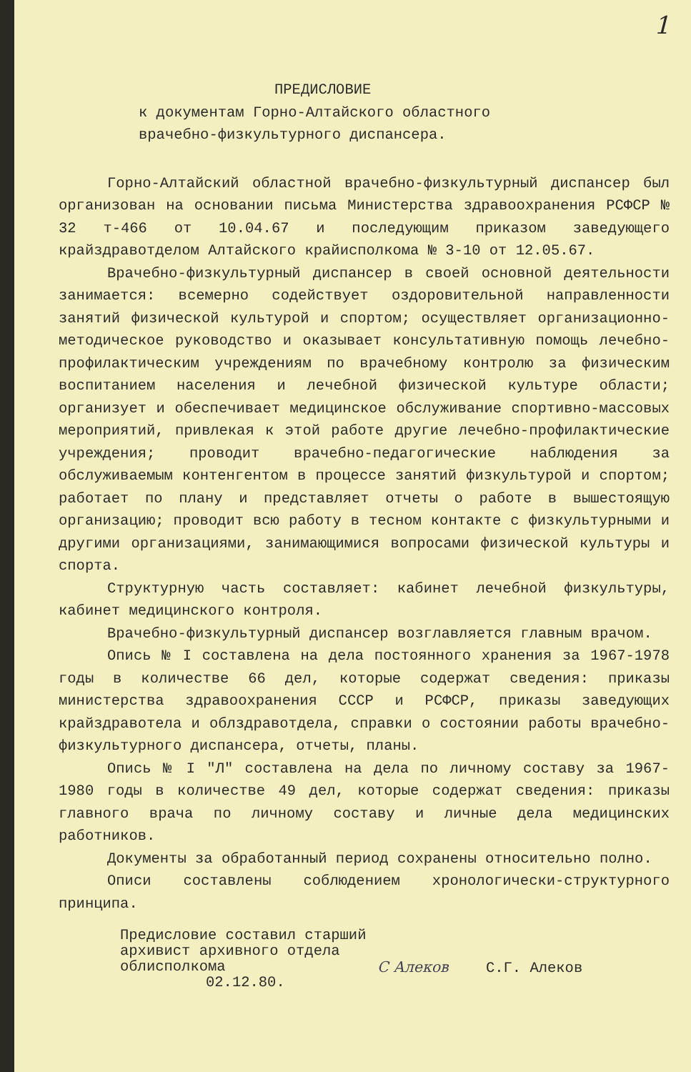1
ПРЕДИСЛОВИЕ
к документам Горно-Алтайского областного
врачебно-физкультурного диспансера.
Горно-Алтайский областной врачебно-физкультурный диспансер был организован на основании письма Министерства здравоохранения РСФСР № 32 т-466 от 10.04.67 и последующим приказом заведующего крайздравотделом Алтайского крайисполкома № 3-10 от 12.05.67.
Врачебно-физкультурный диспансер в своей основной деятельности занимается: всемерно содействует оздоровительной направленности занятий физической культурой и спортом; осуществляет организационно-методическое руководство и оказывает консультативную помощь лечебно-профилактическим учреждениям по врачебному контролю за физическим воспитанием населения и лечебной физической культуре области; организует и обеспечивает медицинское обслуживание спортивно-массовых мероприятий, привлекая к этой работе другие лечебно-профилактические учреждения; проводит врачебно-педагогические наблюдения за обслуживаемым контенгентом в процессе занятий физкультурой и спортом; работает по плану и представляет отчеты о работе в вышестоящую организацию; проводит всю работу в тесном контакте с физкультурными и другими организациями, занимающимися вопросами физической культуры и спорта.
Структурную часть составляет: кабинет лечебной физкультуры, кабинет медицинского контроля.
Врачебно-физкультурный диспансер возглавляется главным врачом.
Опись № I составлена на дела постоянного хранения за 1967-1978 годы в количестве 66 дел, которые содержат сведения: приказы министерства здравоохранения СССР и РСФСР, приказы заведующих крайздравотела и облздравотдела, справки о состоянии работы врачебно-физкультурного диспансера, отчеты, планы.
Опись № I "Л" составлена на дела по личному составу за 1967-1980 годы в количестве 49 дел, которые содержат сведения: приказы главного врача по личному составу и личные дела медицинских работников.
Документы за обработанный период сохранены относительно полно.
Описи составлены соблюдением хронологически-структурного принципа.
Предисловие составил старший
архивист архивного отдела
облисполкома
02.12.80.
С Алеков С.Г. Алеков